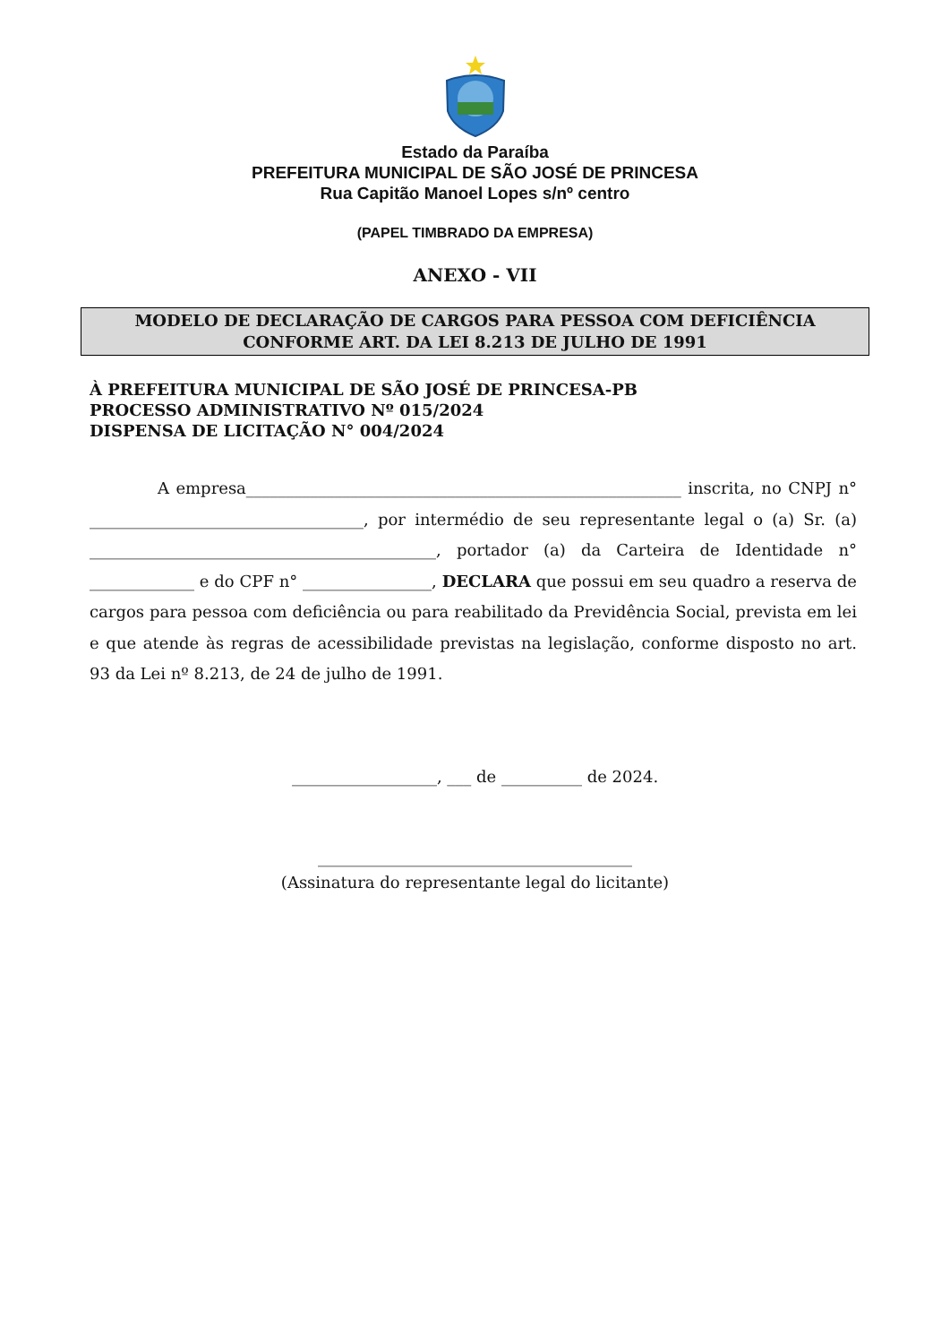Estado da Paraíba
PREFEITURA MUNICIPAL DE SÃO JOSÉ DE PRINCESA
Rua Capitão Manoel Lopes s/nº centro
(PAPEL TIMBRADO DA EMPRESA)
ANEXO - VII
MODELO DE DECLARAÇÃO DE CARGOS PARA PESSOA COM DEFICIÊNCIA
CONFORME ART. DA LEI 8.213 DE JULHO DE 1991
À PREFEITURA MUNICIPAL DE SÃO JOSÉ DE PRINCESA-PB
PROCESSO ADMINISTRATIVO Nº 015/2024
DISPENSA DE LICITAÇÃO N° 004/2024
A empresa______________________________________________________ inscrita, no CNPJ n° __________________________________, por intermédio de seu representante legal o (a) Sr. (a) ___________________________________________, portador (a) da Carteira de Identidade n° _____________ e do CPF n° ________________, DECLARA que possui em seu quadro a reserva de cargos para pessoa com deficiência ou para reabilitado da Previdência Social, prevista em lei e que atende às regras de acessibilidade previstas na legislação, conforme disposto no art. 93 da Lei nº 8.213, de 24 de julho de 1991.
__________________, ___ de __________ de 2024.
_______________________________________
(Assinatura do representante legal do licitante)